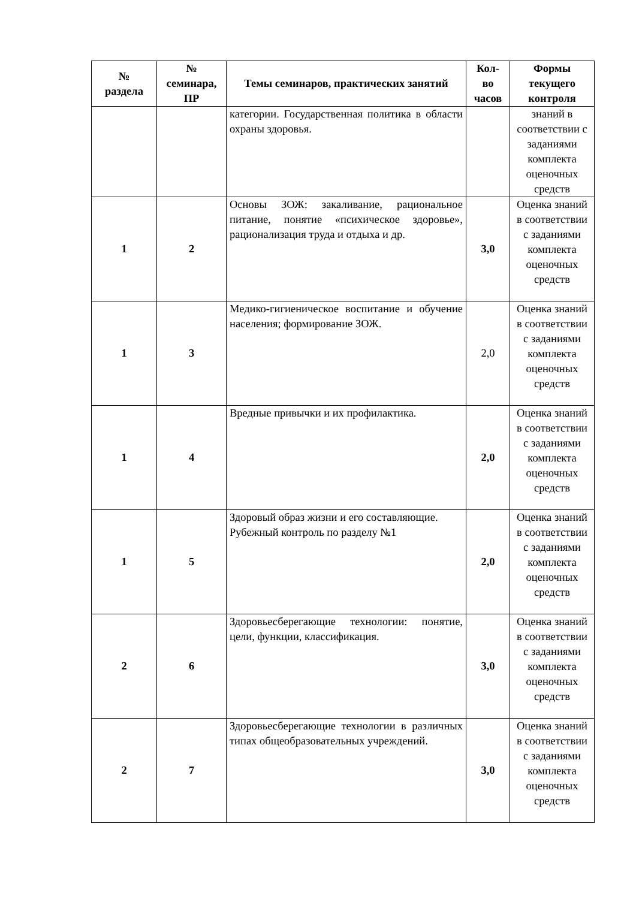| № раздела | № семинара, ПР | Темы семинаров, практических занятий | Кол- во часов | Формы текущего контроля |
| --- | --- | --- | --- | --- |
| | | категории. Государственная политика в области охраны здоровья. | | знаний в соответствии с заданиями комплекта оценочных средств |
| 1 | 2 | Основы ЗОЖ: закаливание, рациональное питание, понятие «психическое здоровье», рационализация труда и отдыха и др. | 3,0 | Оценка знаний в соответствии с заданиями комплекта оценочных средств |
| 1 | 3 | Медико-гигиеническое воспитание и обучение населения; формирование ЗОЖ. | 2,0 | Оценка знаний в соответствии с заданиями комплекта оценочных средств |
| 1 | 4 | Вредные привычки и их профилактика. | 2,0 | Оценка знаний в соответствии с заданиями комплекта оценочных средств |
| 1 | 5 | Здоровый образ жизни и его составляющие. Рубежный контроль по разделу №1 | 2,0 | Оценка знаний в соответствии с заданиями комплекта оценочных средств |
| 2 | 6 | Здоровьесберегающие технологии: понятие, цели, функции, классификация. | 3,0 | Оценка знаний в соответствии с заданиями комплекта оценочных средств |
| 2 | 7 | Здоровьесберегающие технологии в различных типах общеобразовательных учреждений. | 3,0 | Оценка знаний в соответствии с заданиями комплекта оценочных средств |